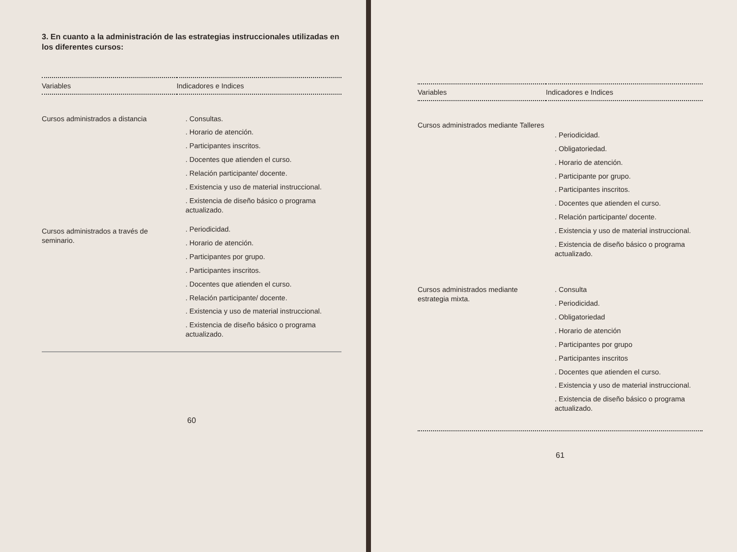3. En cuanto a la administración de las estrategias instruccionales utilizadas en los diferentes cursos:
| Variables | Indicadores e Indices |
| --- | --- |
| Cursos administrados a distancia | . Consultas. . Horario de atención. . Participantes inscritos. . Docentes que atienden el curso. . Relación participante/ docente. . Existencia y uso de material instruccional. . Existencia de diseño básico o programa actualizado. |
| Cursos administrados a través de seminario. | . Periodicidad. . Horario de atención. . Participantes por grupo. . Participantes inscritos. . Docentes que atienden el curso. . Relación participante/ docente. . Existencia y uso de material instruccional. . Existencia de diseño básico o programa actualizado. |
60
| Variables | Indicadores e Indices |
| --- | --- |
| Cursos administrados mediante Talleres | . Periodicidad. . Obligatoriedad. . Horario de atención. . Participante por grupo. . Participantes inscritos. . Docentes que atienden el curso. . Relación participante/ docente. . Existencia y uso de material instruccional. . Existencia de diseño básico o programa actualizado. |
| Cursos administrados mediante estrategia mixta. | . Consulta . Periodicidad. . Obligatoriedad . Horario de atención . Participantes por grupo . Participantes inscritos . Docentes que atienden el curso. . Existencia y uso de material instruccional. . Existencia de diseño básico o programa actualizado. |
61